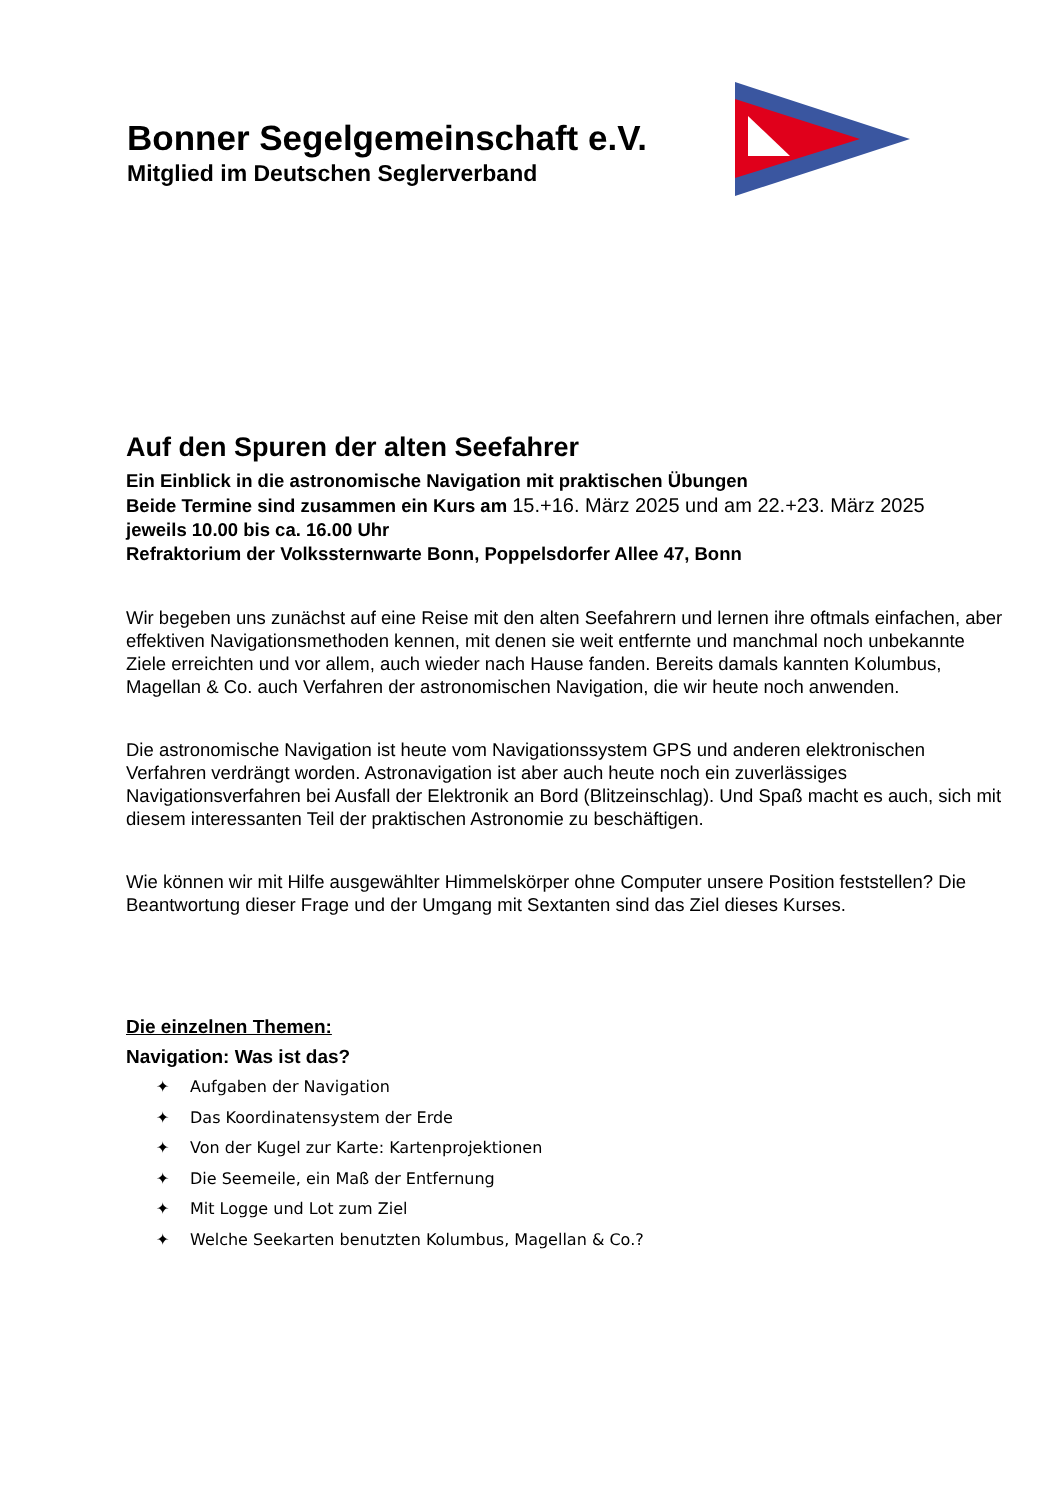Bonner Segelgemeinschaft e.V.
Mitglied im Deutschen Seglerverband
Auf den Spuren der alten Seefahrer
Ein Einblick in die astronomische Navigation mit praktischen Übungen
Beide Termine sind zusammen ein Kurs am 15.+16. März 2025 und am 22.+23. März 2025
jeweils 10.00 bis ca. 16.00 Uhr
Refraktorium der Volkssternwarte Bonn, Poppelsdorfer Allee 47, Bonn
Wir begeben uns zunächst auf eine Reise mit den alten Seefahrern und lernen ihre oftmals einfachen, aber effektiven Navigationsmethoden kennen, mit denen sie weit entfernte und manchmal noch unbekannte Ziele erreichten und vor allem, auch wieder nach Hause fanden. Bereits damals kannten Kolumbus, Magellan & Co. auch Verfahren der astronomischen Navigation, die wir heute noch anwenden.
Die astronomische Navigation ist heute vom Navigationssystem GPS und anderen elektronischen Verfahren verdrängt worden. Astronavigation ist aber auch heute noch ein zuverlässiges Navigationsverfahren bei Ausfall der Elektronik an Bord (Blitzeinschlag). Und Spaß macht es auch, sich mit diesem interessanten Teil der praktischen Astronomie zu beschäftigen.
Wie können wir mit Hilfe ausgewählter Himmelskörper ohne Computer unsere Position feststellen? Die Beantwortung dieser Frage und der Umgang mit Sextanten sind das Ziel dieses Kurses.
Die einzelnen Themen:
Navigation: Was ist das?
✦ Aufgaben der Navigation
✦ Das Koordinatensystem der Erde
✦ Von der Kugel zur Karte: Kartenprojektionen
✦ Die Seemeile, ein Maß der Entfernung
✦ Mit Logge und Lot zum Ziel
✦ Welche Seekarten benutzten Kolumbus, Magellan & Co.?